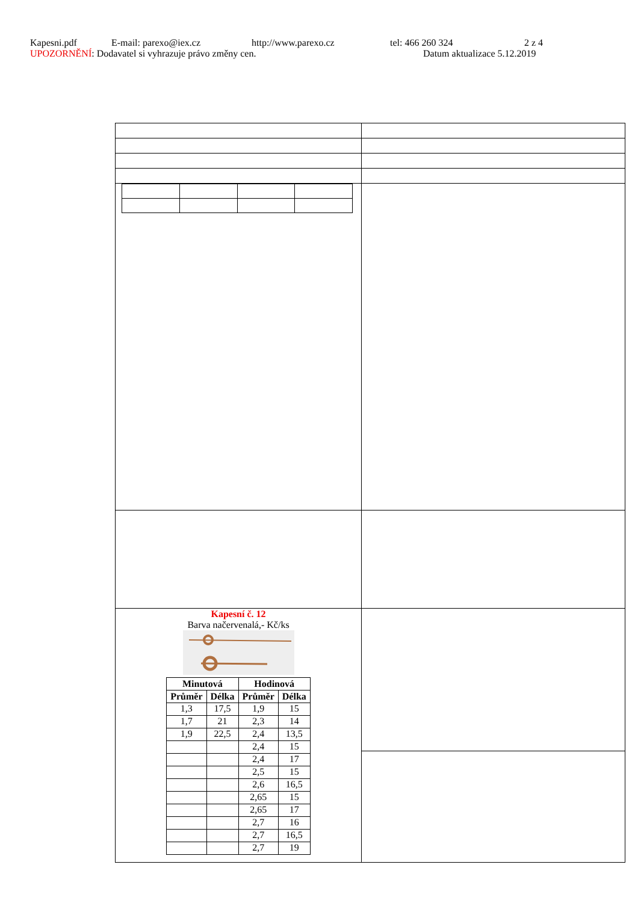Kapesni.pdf E-mail: parexo@iex.cz http://www.parexo.cz tel: 466 260 324 2 z 4
UPOZORNĚNÍ: Dodavatel si vyhrazuje právo změny cen. Datum aktualizace 5.12.2019
| Kapesní č. 12 Barva načervenalá,- Kč/ks / Minutová / / Hodinová / / / --- / --- / --- / --- / / Průměr / Délka / Průměr / Délka / / 1,3 / 17,5 / 1,9 / 15 / / 1,7 / 21 / 2,3 / 14 / / 1,9 / 22,5 / 2,4 / 13,5 / / / / 2,4 / 15 / / / / 2,4 / 17 / / / / 2,5 / 15 / / / / 2,6 / 16,5 / / / / 2,65 / 15 / / / / 2,65 / 17 / / / / 2,7 / 16 / / / / 2,7 / 16,5 / / / / 2,7 / 19 / | |